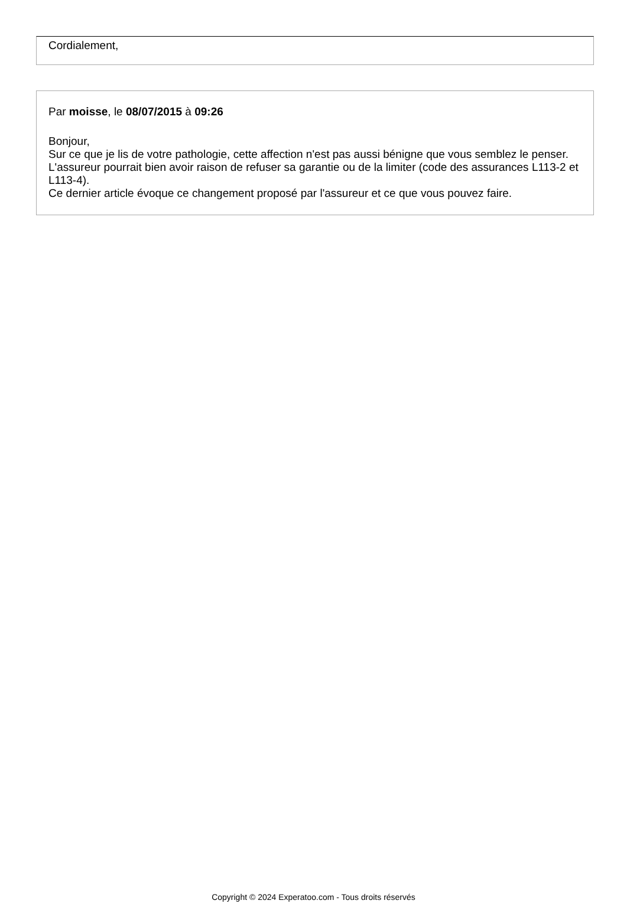Cordialement,
Par moisse, le 08/07/2015 à 09:26
Bonjour,
Sur ce que je lis de votre pathologie, cette affection n'est pas aussi bénigne que vous semblez le penser. L'assureur pourrait bien avoir raison de refuser sa garantie ou de la limiter (code des assurances L113-2 et L113-4).
Ce dernier article évoque ce changement proposé par l'assureur et ce que vous pouvez faire.
Copyright © 2024 Experatoo.com - Tous droits réservés